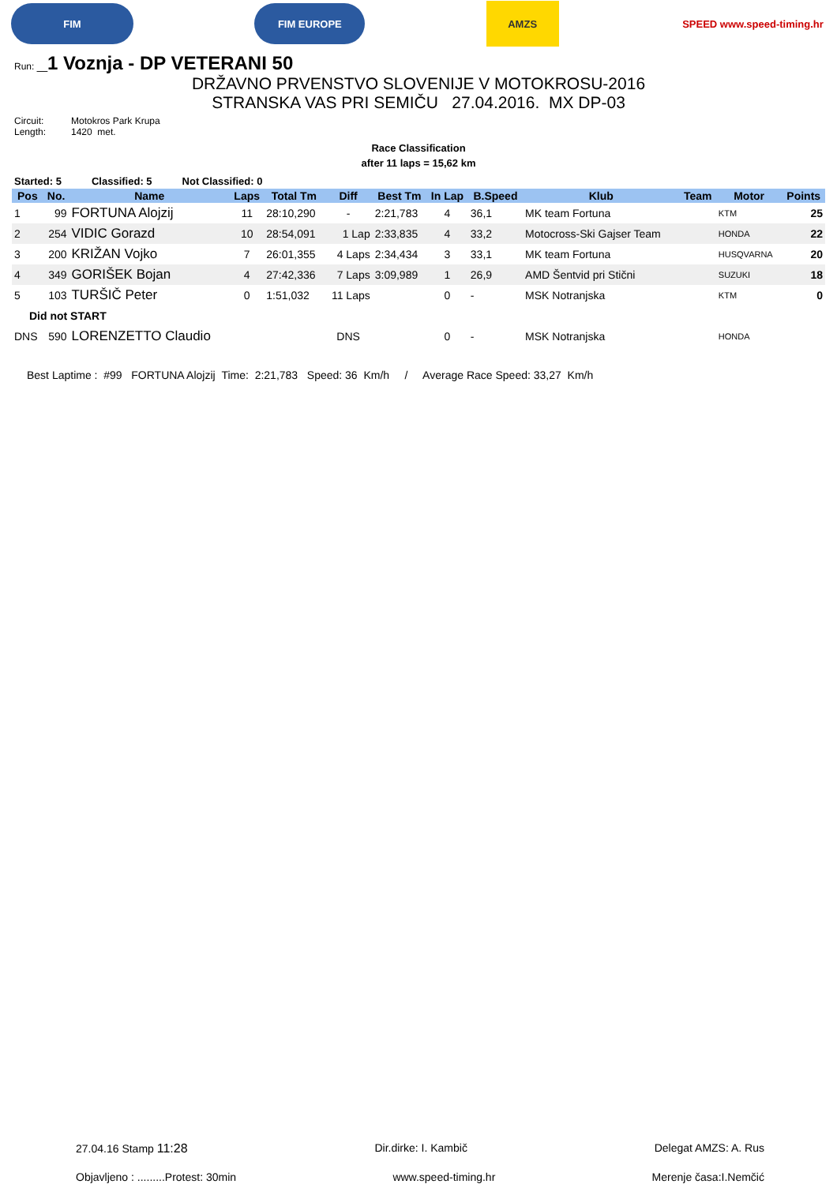FIM FIM EUROPE
AMZS
SPEED www.speed-timing.hr
Run: _1 Voznja - DP VETERANI 50
DRŽAVNO PRVENSTVO SLOVENIJE V MOTOKROSU-2016
STRANSKA VAS PRI SEMIČU 27.04.2016. MX DP-03
Circuit: Motokros Park Krupa
Length: 1420 met.
Race Classification
after 11 laps = 15,62 km
Started: 5 Classified: 5 Not Classified: 0
| Pos | No. | Name | Laps | Total Tm | Diff | Best Tm | In Lap | B.Speed | Klub | Team | Motor | Points |
| --- | --- | --- | --- | --- | --- | --- | --- | --- | --- | --- | --- | --- |
| 1 | 99 | FORTUNA Alojzij | 11 | 28:10,290 | - | 2:21,783 | 4 | 36,1 | MK team Fortuna | | KTM | 25 |
| 2 | 254 | VIDIC Gorazd | 10 | 28:54,091 | 1 Lap | 2:33,835 | 4 | 33,2 | Motocross-Ski Gajser Team | | HONDA | 22 |
| 3 | 200 | KRIŽAN Vojko | 7 | 26:01,355 | 4 Laps | 2:34,434 | 3 | 33,1 | MK team Fortuna | | HUSQVARNA | 20 |
| 4 | 349 | GORIŠEK Bojan | 4 | 27:42,336 | 7 Laps | 3:09,989 | 1 | 26,9 | AMD Šentvid pri Stični | | SUZUKI | 18 |
| 5 | 103 | TURŠIČ Peter | 0 | 1:51,032 | 11 Laps | | 0 | - | MSK Notranjska | | KTM | 0 |
| Did not START | | | | | | | | | | | | |
| DNS | 590 | LORENZETTO Claudio | | | DNS | | 0 | - | MSK Notranjska | | HONDA | |
Best Laptime : #99 FORTUNA Alojzij Time: 2:21,783 Speed: 36 Km/h / Average Race Speed: 33,27 Km/h
27.04.16 Stamp 11:28 Dir.dirke: I. Kambič Delegat AMZS: A. Rus
Objavljeno : .........Protest: 30min www.speed-timing.hr Merenje časa:I.Nemčić